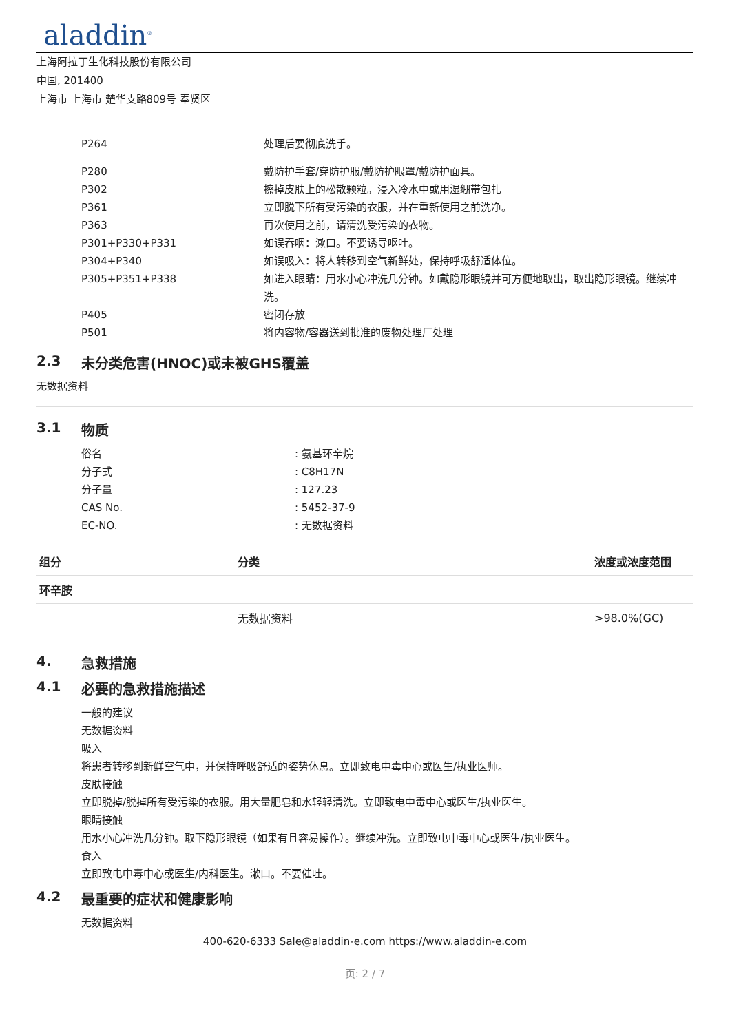aladdin<sup>®</sup>
上海阿拉丁生化科技股份有限公司
中国, 201400
上海市 上海市 楚华支路809号 奉贤区
| P264 | 处理后要彻底洗手。 |
| P280 | 戴防护手套/穿防护服/戴防护眼罩/戴防护面具。 |
| P302 | 擦掉皮肤上的松散颗粒。浸入冷水中或用湿绷带包扎 |
| P361 | 立即脱下所有受污染的衣服，并在重新使用之前洗净。 |
| P363 | 再次使用之前，请清洗受污染的衣物。 |
| P301+P330+P331 | 如误吞咽：漱口。不要诱导呕吐。 |
| P304+P340 | 如误吸入：将人转移到空气新鲜处，保持呼吸舒适体位。 |
| P305+P351+P338 | 如进入眼睛：用水小心冲洗几分钟。如戴隐形眼镜并可方便地取出，取出隐形眼镜。继续冲洗。 |
| P405 | 密闭存放 |
| P501 | 将内容物/容器送到批准的废物处理厂处理 |
2.3 未分类危害(HNOC)或未被GHS覆盖
无数据资料
3.1 物质
| 俗名 | : 氨基环辛烷 |
| 分子式 | : C8H17N |
| 分子量 | : 127.23 |
| CAS No. | : 5452-37-9 |
| EC-NO. | : 无数据资料 |
| 组分 | 分类 | 浓度或浓度范围 |
| --- | --- | --- |
| 环辛胺 | | |
| | 无数据资料 | >98.0%(GC) |
4. 急救措施
4.1 必要的急救措施描述
一般的建议
无数据资料
吸入
将患者转移到新鲜空气中，并保持呼吸舒适的姿势休息。立即致电中毒中心或医生/执业医师。
皮肤接触
立即脱掉/脱掉所有受污染的衣服。用大量肥皂和水轻轻清洗。立即致电中毒中心或医生/执业医生。
眼睛接触
用水小心冲洗几分钟。取下隐形眼镜（如果有且容易操作）。继续冲洗。立即致电中毒中心或医生/执业医生。
食入
立即致电中毒中心或医生/内科医生。漱口。不要催吐。
4.2 最重要的症状和健康影响
无数据资料
400-620-6333 Sale@aladdin-e.com https://www.aladdin-e.com
页: 2 / 7